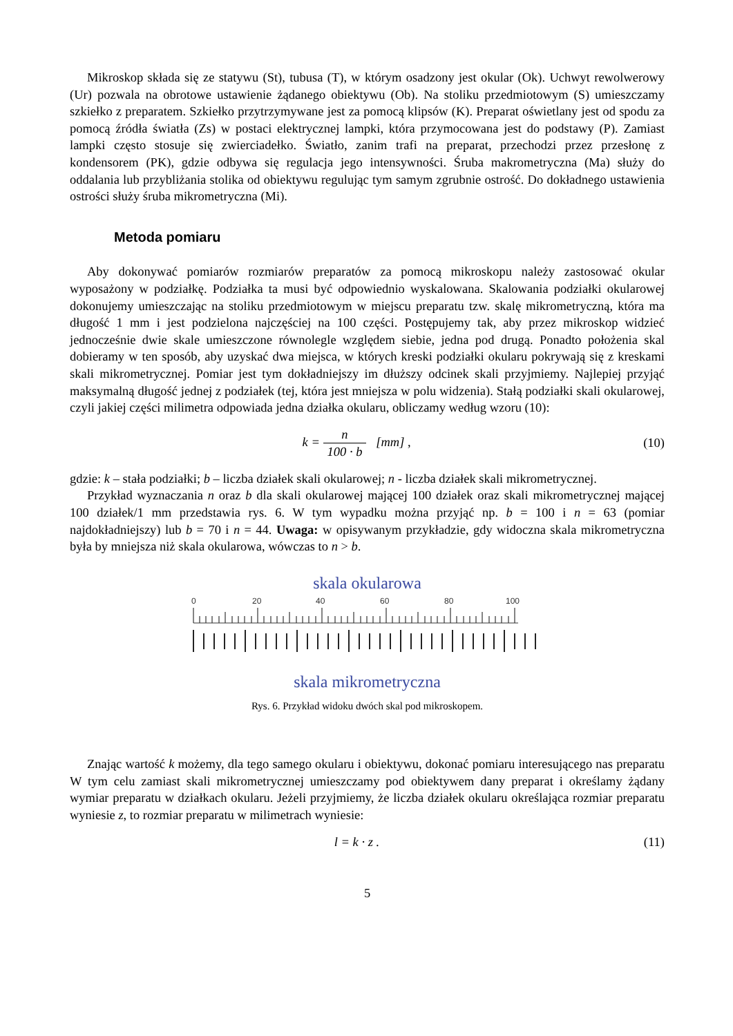Mikroskop składa się ze statywu (St), tubusa (T), w którym osadzony jest okular (Ok). Uchwyt rewolwerowy (Ur) pozwala na obrotowe ustawienie żądanego obiektywu (Ob). Na stoliku przedmiotowym (S) umieszczamy szkiełko z preparatem. Szkiełko przytrzymywane jest za pomocą klipsów (K). Preparat oświetlany jest od spodu za pomocą źródła światła (Zs) w postaci elektrycznej lampki, która przymocowana jest do podstawy (P). Zamiast lampki często stosuje się zwierciadełko. Światło, zanim trafi na preparat, przechodzi przez przesłonę z kondensorem (PK), gdzie odbywa się regulacja jego intensywności. Śruba makrometryczna (Ma) służy do oddalania lub przybliżania stolika od obiektywu regulując tym samym zgrubnie ostrość. Do dokładnego ustawienia ostrości służy śruba mikrometryczna (Mi).
Metoda pomiaru
Aby dokonywać pomiarów rozmiarów preparatów za pomocą mikroskopu należy zastosować okular wyposażony w podziałkę. Podziałka ta musi być odpowiednio wyskalowana. Skalowania podziałki okularowej dokonujemy umieszczając na stoliku przedmiotowym w miejscu preparatu tzw. skalę mikrometryczną, która ma długość 1 mm i jest podzielona najczęściej na 100 części. Postępujemy tak, aby przez mikroskop widzieć jednocześnie dwie skale umieszczone równolegle względem siebie, jedna pod drugą. Ponadto położenia skal dobieramy w ten sposób, aby uzyskać dwa miejsca, w których kreski podziałki okularu pokrywają się z kreskami skali mikrometrycznej. Pomiar jest tym dokładniejszy im dłuższy odcinek skali przyjmiemy. Najlepiej przyjąć maksymalną długość jednej z podziałek (tej, która jest mniejsza w polu widzenia). Stałą podziałki skali okularowej, czyli jakiej części milimetra odpowiada jedna działka okularu, obliczamy według wzoru (10):
k = n 100 · b [mm] , (10)
gdzie: k – stała podziałki; b – liczba działek skali okularowej; n - liczba działek skali mikrometrycznej.
Przykład wyznaczania n oraz b dla skali okularowej mającej 100 działek oraz skali mikrometrycznej mającej 100 działek/1 mm przedstawia rys. 6. W tym wypadku można przyjąć np. b = 100 i n = 63 (pomiar najdokładniejszy) lub b = 70 i n = 44. Uwaga: w opisywanym przykładzie, gdy widoczna skala mikrometryczna była by mniejsza niż skala okularowa, wówczas to n > b.
skala okularowa
0
20
40
60
80
100
skala mikrometryczna
Rys. 6. Przykład widoku dwóch skal pod mikroskopem.
Znając wartość k możemy, dla tego samego okularu i obiektywu, dokonać pomiaru interesującego nas preparatu W tym celu zamiast skali mikrometrycznej umieszczamy pod obiektywem dany preparat i określamy żądany wymiar preparatu w działkach okularu. Jeżeli przyjmiemy, że liczba działek okularu określająca rozmiar preparatu wyniesie z, to rozmiar preparatu w milimetrach wyniesie:
l = k · z . (11)
5